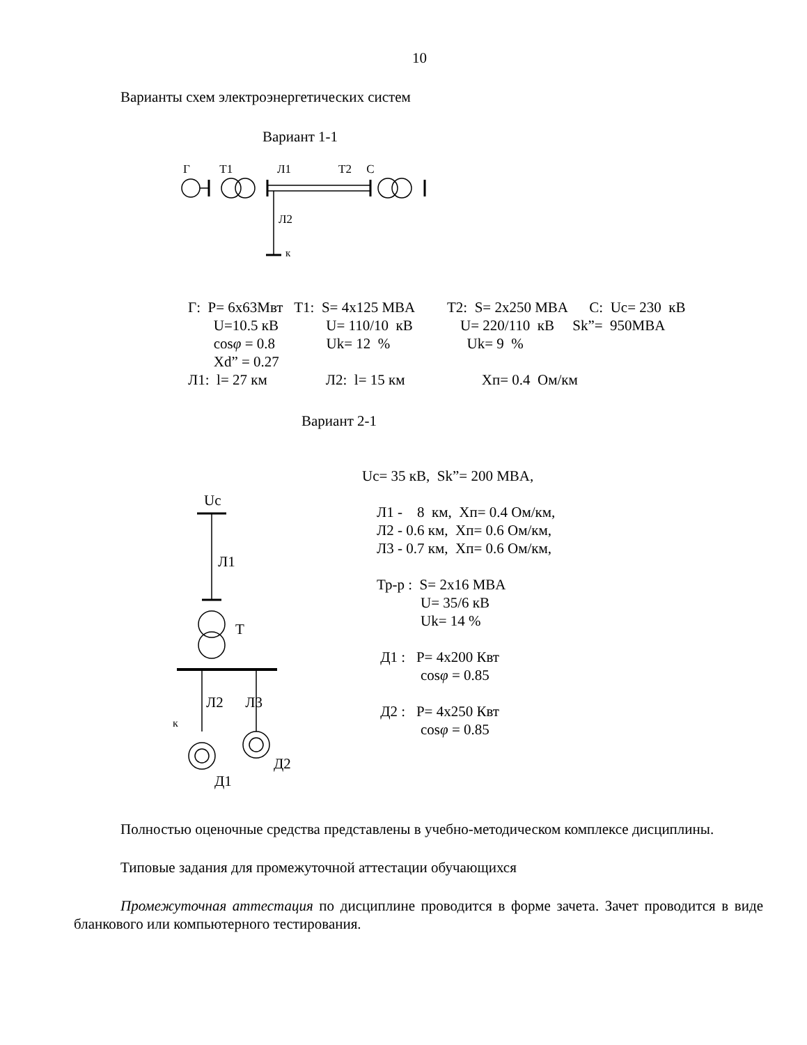10
Варианты схем электроэнергетических систем
Вариант 1-1
Г Т1 Л1 Т2 С
Л2
к
Г: Р= 6х63Мвт Т1: S= 4x125 MBA T2: S= 2x250 MBA C: Uc= 230 кВ U=10.5 кВ U= 110/10 кВ U= 220/110 кВ Sk”= 950MBA cosφ = 0.8 Uk= 12 % Uk= 9 % Xd” = 0.27 Л1: l= 27 км Л2: l= 15 км Хп= 0.4 Ом/км
Вариант 2-1
Uc
Л1
T
Л2 Л3
к
Д2
Д1
Uc= 35 кВ, Sk”= 200 MBA, Л1 - 8 км, Хп= 0.4 Ом/км, Л2 - 0.6 км, Хп= 0.6 Ом/км, Л3 - 0.7 км, Хп= 0.6 Ом/км, Тр-р : S= 2x16 MBA U= 35/6 кВ Uk= 14 % Д1 : Р= 4х200 Квт cosφ = 0.85 Д2 : Р= 4х250 Квт cosφ = 0.85
Полностью оценочные средства представлены в учебно-методическом комплексе дисциплины.
Типовые задания для промежуточной аттестации обучающихся
Промежуточная аттестация по дисциплине проводится в форме зачета. Зачет проводится в виде бланкового или компьютерного тестирования.